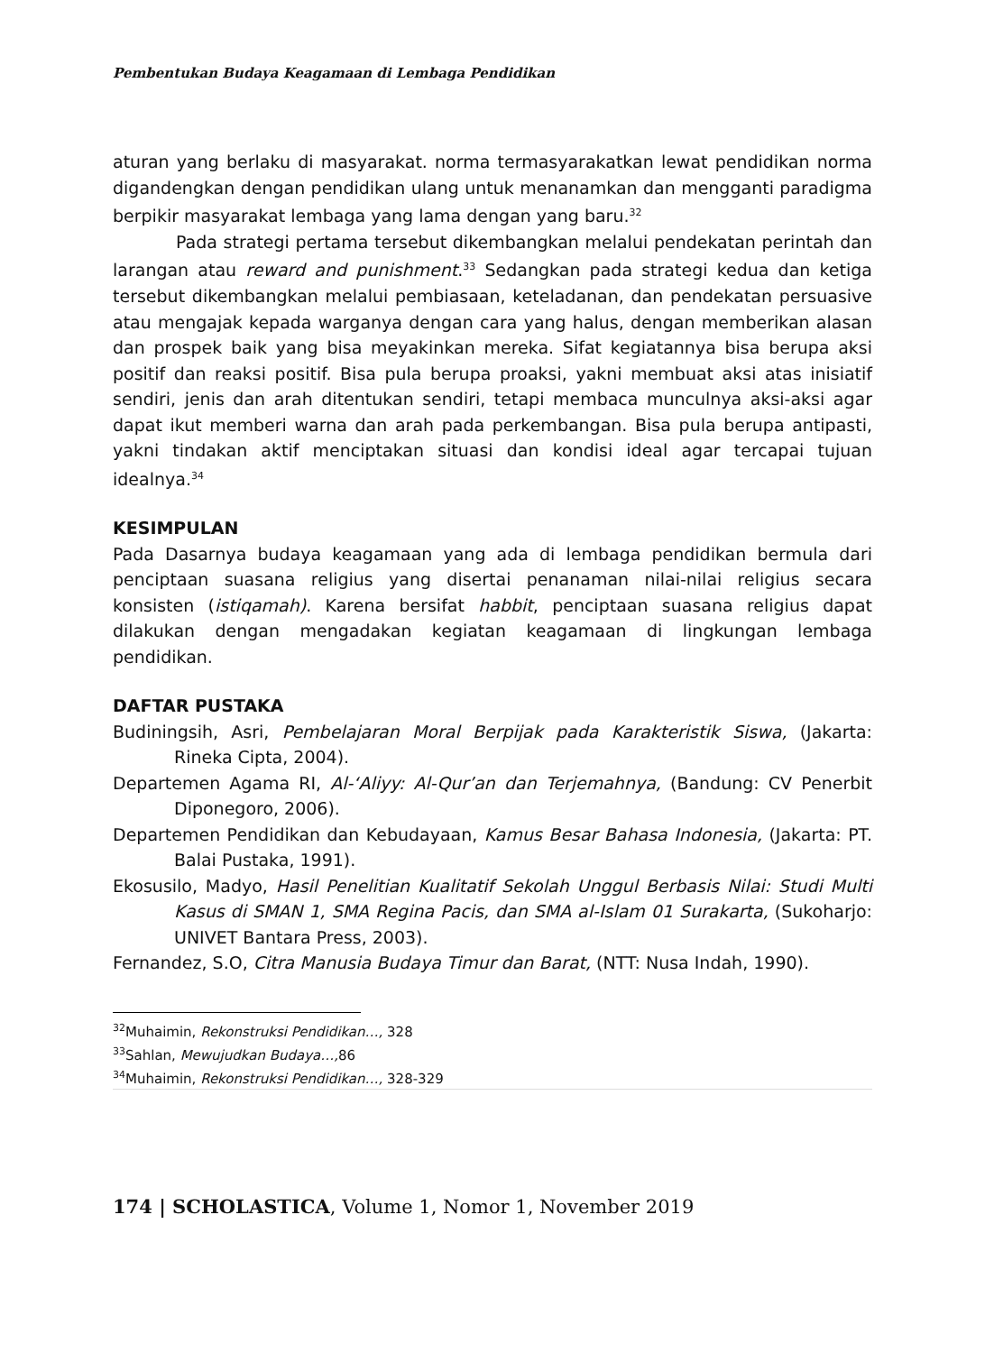Pembentukan Budaya Keagamaan di Lembaga Pendidikan
aturan yang berlaku di masyarakat. norma termasyarakatkan lewat pendidikan norma digandengkan dengan pendidikan ulang untuk menanamkan dan mengganti paradigma berpikir masyarakat lembaga yang lama dengan yang baru.<sup>32</sup>
Pada strategi pertama tersebut dikembangkan melalui pendekatan perintah dan larangan atau reward and punishment.<sup>33</sup> Sedangkan pada strategi kedua dan ketiga tersebut dikembangkan melalui pembiasaan, keteladanan, dan pendekatan persuasive atau mengajak kepada warganya dengan cara yang halus, dengan memberikan alasan dan prospek baik yang bisa meyakinkan mereka. Sifat kegiatannya bisa berupa aksi positif dan reaksi positif. Bisa pula berupa proaksi, yakni membuat aksi atas inisiatif sendiri, jenis dan arah ditentukan sendiri, tetapi membaca munculnya aksi-aksi agar dapat ikut memberi warna dan arah pada perkembangan. Bisa pula berupa antipasti, yakni tindakan aktif menciptakan situasi dan kondisi ideal agar tercapai tujuan idealnya.<sup>34</sup>
KESIMPULAN
Pada Dasarnya budaya keagamaan yang ada di lembaga pendidikan bermula dari penciptaan suasana religius yang disertai penanaman nilai-nilai religius secara konsisten (istiqamah). Karena bersifat habbit, penciptaan suasana religius dapat dilakukan dengan mengadakan kegiatan keagamaan di lingkungan lembaga pendidikan.
DAFTAR PUSTAKA
Budiningsih, Asri, Pembelajaran Moral Berpijak pada Karakteristik Siswa, (Jakarta: Rineka Cipta, 2004).
Departemen Agama RI, Al-‘Aliyy: Al-Qur’an dan Terjemahnya, (Bandung: CV Penerbit Diponegoro, 2006).
Departemen Pendidikan dan Kebudayaan, Kamus Besar Bahasa Indonesia, (Jakarta: PT. Balai Pustaka, 1991).
Ekosusilo, Madyo, Hasil Penelitian Kualitatif Sekolah Unggul Berbasis Nilai: Studi Multi Kasus di SMAN 1, SMA Regina Pacis, dan SMA al-Islam 01 Surakarta, (Sukoharjo: UNIVET Bantara Press, 2003).
Fernandez, S.O, Citra Manusia Budaya Timur dan Barat, (NTT: Nusa Indah, 1990).
<sup>32</sup> Muhaimin, Rekonstruksi Pendidikan…, 328
<sup>33</sup> Sahlan, Mewujudkan Budaya…, 86
<sup>34</sup> Muhaimin, Rekonstruksi Pendidikan…, 328-329
174 | SCHOLASTICA, Volume 1, Nomor 1, November 2019